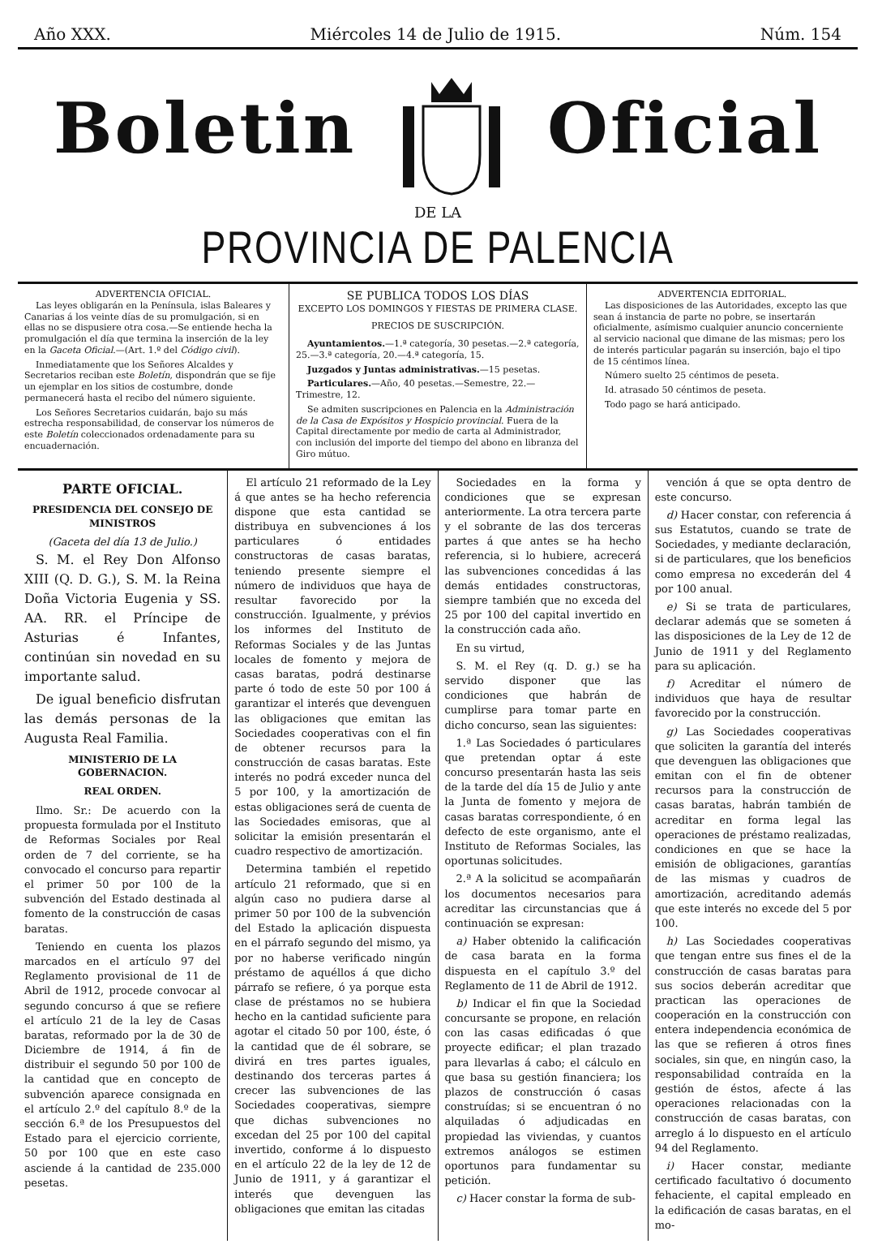Año XXX. Miércoles 14 de Julio de 1915. Núm. 154
Boletin Oficial
DE LA
PROVINCIA DE PALENCIA
ADVERTENCIA OFICIAL.
Las leyes obligarán en la Península, islas Baleares y Canarias á los veinte días de su promulgación, si en ellas no se dispusiere otra cosa.—Se entiende hecha la promulgación el día que termina la inserción de la ley en la Gaceta Oficial.—(Art. 1.º del Código civil).
Inmediatamente que los Señores Alcaldes y Secretarios reciban este Boletín, dispondrán que se fije un ejemplar en los sitios de costumbre, donde permanecerá hasta el recibo del número siguiente.
Los Señores Secretarios cuidarán, bajo su más estrecha responsabilidad, de conservar los números de este Boletín coleccionados ordenadamente para su encuadernación.
SE PUBLICA TODOS LOS DÍAS
EXCEPTO LOS DOMINGOS Y FIESTAS DE PRIMERA CLASE.
PRECIOS DE SUSCRIPCIÓN.
Ayuntamientos.—1.ª categoría, 30 pesetas.—2.ª categoría, 25.—3.ª categoría, 20.—4.ª categoría, 15.
Juzgados y Juntas administrativas.—15 pesetas.
Particulares.—Año, 40 pesetas.—Semestre, 22.—Trimestre, 12.
Se admiten suscripciones en Palencia en la Administración de la Casa de Expósitos y Hospicio provincial. Fuera de la Capital directamente por medio de carta al Administrador, con inclusión del importe del tiempo del abono en libranza del Giro mútuo.
ADVERTENCIA EDITORIAL.
Las disposiciones de las Autoridades, excepto las que sean á instancia de parte no pobre, se insertarán oficialmente, asímismo cualquier anuncio concerniente al servicio nacional que dimane de las mismas; pero los de interés particular pagarán su inserción, bajo el tipo de 15 céntimos línea.
Número suelto 25 céntimos de peseta.
Id. atrasado 50 céntimos de peseta.
Todo pago se hará anticipado.
PARTE OFICIAL.
PRESIDENCIA DEL CONSEJO DE MINISTROS
(Gaceta del día 13 de Julio.)
S. M. el Rey Don Alfonso XIII (Q. D. G.), S. M. la Reina Doña Victoria Eugenia y SS. AA. RR. el Príncipe de Asturias é Infantes, continúan sin novedad en su importante salud.
De igual beneficio disfrutan las demás personas de la Augusta Real Familia.
MINISTERIO DE LA GOBERNACION.
REAL ORDEN.
Ilmo. Sr.: De acuerdo con la propuesta formulada por el Instituto de Reformas Sociales por Real orden de 7 del corriente, se ha convocado el concurso para repartir el primer 50 por 100 de la subvención del Estado destinada al fomento de la construcción de casas baratas.
Teniendo en cuenta los plazos marcados en el artículo 97 del Reglamento provisional de 11 de Abril de 1912, procede convocar al segundo concurso á que se refiere el artículo 21 de la ley de Casas baratas, reformado por la de 30 de Diciembre de 1914, á fin de distribuir el segundo 50 por 100 de la cantidad que en concepto de subvención aparece consignada en el artículo 2.º del capítulo 8.º de la sección 6.ª de los Presupuestos del Estado para el ejercicio corriente, 50 por 100 que en este caso asciende á la cantidad de 235.000 pesetas.
El artículo 21 reformado de la Ley á que antes se ha hecho referencia dispone que esta cantidad se distribuya en subvenciones á los particulares ó entidades constructoras de casas baratas, teniendo presente siempre el número de individuos que haya de resultar favorecido por la construcción. Igualmente, y prévios los informes del Instituto de Reformas Sociales y de las Juntas locales de fomento y mejora de casas baratas, podrá destinarse parte ó todo de este 50 por 100 á garantizar el interés que devenguen las obligaciones que emitan las Sociedades cooperativas con el fin de obtener recursos para la construcción de casas baratas. Este interés no podrá exceder nunca del 5 por 100, y la amortización de estas obligaciones será de cuenta de las Sociedades emisoras, que al solicitar la emisión presentarán el cuadro respectivo de amortización.
Determina también el repetido artículo 21 reformado, que si en algún caso no pudiera darse al primer 50 por 100 de la subvención del Estado la aplicación dispuesta en el párrafo segundo del mismo, ya por no haberse verificado ningún préstamo de aquéllos á que dicho párrafo se refiere, ó ya porque esta clase de préstamos no se hubiera hecho en la cantidad suficiente para agotar el citado 50 por 100, éste, ó la cantidad que de él sobrare, se divirá en tres partes iguales, destinando dos terceras partes á crecer las subvenciones de las Sociedades cooperativas, siempre que dichas subvenciones no excedan del 25 por 100 del capital invertido, conforme á lo dispuesto en el artículo 22 de la ley de 12 de Junio de 1911, y á garantizar el interés que devenguen las obligaciones que emitan las citadas
Sociedades en la forma y condiciones que se expresan anteriormente. La otra tercera parte y el sobrante de las dos terceras partes á que antes se ha hecho referencia, si lo hubiere, acrecerá las subvenciones concedidas á las demás entidades constructoras, siempre también que no exceda del 25 por 100 del capital invertido en la construcción cada año.
En su virtud,
S. M. el Rey (q. D. g.) se ha servido disponer que las condiciones que habrán de cumplirse para tomar parte en dicho concurso, sean las siguientes:
1.ª Las Sociedades ó particulares que pretendan optar á este concurso presentarán hasta las seis de la tarde del día 15 de Julio y ante la Junta de fomento y mejora de casas baratas correspondiente, ó en defecto de este organismo, ante el Instituto de Reformas Sociales, las oportunas solicitudes.
2.ª A la solicitud se acompañarán los documentos necesarios para acreditar las circunstancias que á continuación se expresan:
a) Haber obtenido la calificación de casa barata en la forma dispuesta en el capítulo 3.º del Reglamento de 11 de Abril de 1912.
b) Indicar el fin que la Sociedad concursante se propone, en relación con las casas edificadas ó que proyecte edificar; el plan trazado para llevarlas á cabo; el cálculo en que basa su gestión financiera; los plazos de construcción ó casas construídas; si se encuentran ó no alquiladas ó adjudicadas en propiedad las viviendas, y cuantos extremos análogos se estimen oportunos para fundamentar su petición.
c) Hacer constar la forma de sub-
vención á que se opta dentro de este concurso.
d) Hacer constar, con referencia á sus Estatutos, cuando se trate de Sociedades, y mediante declaración, si de particulares, que los beneficios como empresa no excederán del 4 por 100 anual.
e) Si se trata de particulares, declarar además que se someten á las disposiciones de la Ley de 12 de Junio de 1911 y del Reglamento para su aplicación.
f) Acreditar el número de individuos que haya de resultar favorecido por la construcción.
g) Las Sociedades cooperativas que soliciten la garantía del interés que devenguen las obligaciones que emitan con el fin de obtener recursos para la construcción de casas baratas, habrán también de acreditar en forma legal las operaciones de préstamo realizadas, condiciones en que se hace la emisión de obligaciones, garantías de las mismas y cuadros de amortización, acreditando además que este interés no excede del 5 por 100.
h) Las Sociedades cooperativas que tengan entre sus fines el de la construcción de casas baratas para sus socios deberán acreditar que practican las operaciones de cooperación en la construcción con entera independencia económica de las que se refieren á otros fines sociales, sin que, en ningún caso, la responsabilidad contraída en la gestión de éstos, afecte á las operaciones relacionadas con la construcción de casas baratas, con arreglo á lo dispuesto en el artículo 94 del Reglamento.
i) Hacer constar, mediante certificado facultativo ó documento fehaciente, el capital empleado en la edificación de casas baratas, en el mo-